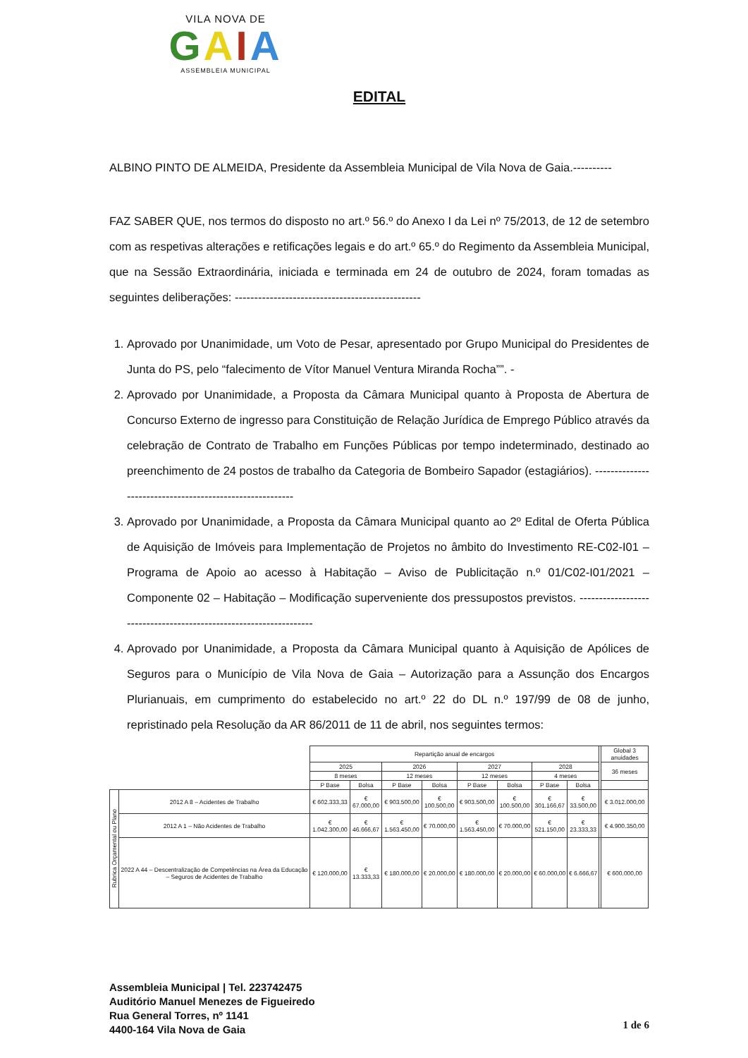VILA NOVA DE
GAIA
ASSEMBLEIA MUNICIPAL
EDITAL
ALBINO PINTO DE ALMEIDA, Presidente da Assembleia Municipal de Vila Nova de Gaia.----------
FAZ SABER QUE, nos termos do disposto no art.º 56.º do Anexo I da Lei nº 75/2013, de 12 de setembro com as respetivas alterações e retificações legais e do art.º 65.º do Regimento da Assembleia Municipal, que na Sessão Extraordinária, iniciada e terminada em 24 de outubro de 2024, foram tomadas as seguintes deliberações: ------------------------------------------------
1. Aprovado por Unanimidade, um Voto de Pesar, apresentado por Grupo Municipal do Presidentes de Junta do PS, pelo “falecimento de Vítor Manuel Ventura Miranda Rocha””. -
2. Aprovado por Unanimidade, a Proposta da Câmara Municipal quanto à Proposta de Abertura de Concurso Externo de ingresso para Constituição de Relação Jurídica de Emprego Público através da celebração de Contrato de Trabalho em Funções Públicas por tempo indeterminado, destinado ao preenchimento de 24 postos de trabalho da Categoria de Bombeiro Sapador (estagiários). ---------------------------------------------------------
3. Aprovado por Unanimidade, a Proposta da Câmara Municipal quanto ao 2º Edital de Oferta Pública de Aquisição de Imóveis para Implementação de Projetos no âmbito do Investimento RE-C02-I01 – Programa de Apoio ao acesso à Habitação – Aviso de Publicitação n.º 01/C02-I01/2021 – Componente 02 – Habitação – Modificação superveniente dos pressupostos previstos. ------------------------------------------------------------------
4. Aprovado por Unanimidade, a Proposta da Câmara Municipal quanto à Aquisição de Apólices de Seguros para o Município de Vila Nova de Gaia – Autorização para a Assunção dos Encargos Plurianuais, em cumprimento do estabelecido no art.º 22 do DL n.º 197/99 de 08 de junho, repristinado pela Resolução da AR 86/2011 de 11 de abril, nos seguintes termos:
| | | Repartição anual de encargos | | | | | | | | | Global 3 anuidades |
| --- | --- | --- | --- | --- | --- | --- | --- | --- | --- | --- | --- |
| | | 2025 | | 2026 | | 2027 | | 2028 | | | 36 meses |
| | | 8 meses | | 12 meses | | 12 meses | | 4 meses | | | |
| | | P Base | Bolsa | P Base | Bolsa | P Base | Bolsa | P Base | Bolsa | | |
| Rubrica Orçamental ou Plano | 2012 A 8 – Acidentes de Trabalho | € 602.333,33 | € 67.000,00 | € 903.500,00 | € 100.500,00 | € 903.500,00 | € 100.500,00 | € 301.166,67 | € 33.500,00 | | € 3.012.000,00 |
| | 2012 A 1 – Não Acidentes de Trabalho | € 1.042.300,00 | € 46.666,67 | € 1.563.450,00 | € 70.000,00 | € 1.563.450,00 | € 70.000,00 | € 521.150,00 | € 23.333,33 | | € 4.900.350,00 |
| | 2022 A 44 – Descentralização de Competências na Área da Educação – Seguros de Acidentes de Trabalho | € 120.000,00 | € 13.333,33 | € 180.000,00 | € 20.000,00 | € 180.000,00 | € 20.000,00 | € 60.000,00 | € 6.666,67 | | € 600.000,00 |
Assembleia Municipal | Tel. 223742475
Auditório Manuel Menezes de Figueiredo
Rua General Torres, nº 1141
4400-164 Vila Nova de Gaia
1 de 6